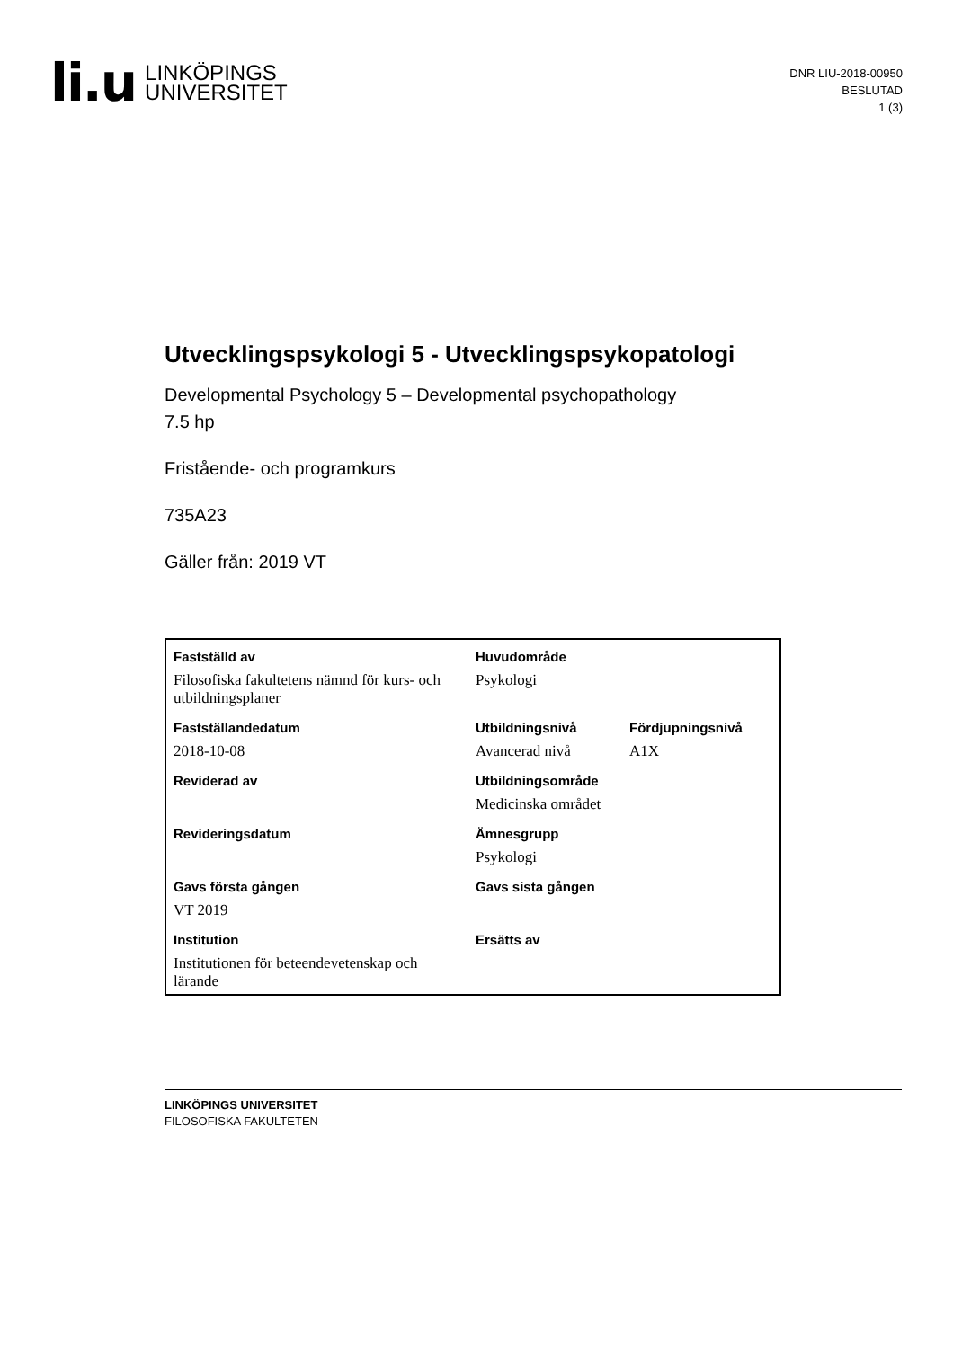li.u
LINKÖPINGS
UNIVERSITET
DNR LIU-2018-00950
BESLUTAD
1 (3)
Utvecklingspsykologi 5 - Utvecklingspsykopatologi
Developmental Psychology 5 – Developmental psychopathology
7.5 hp
Fristående- och programkurs
735A23
Gäller från: 2019 VT
| Fastställd av | Huvudområde | |
| Filosofiska fakultetens nämnd för kurs- och utbildningsplaner | Psykologi | |
| Fastställandedatum | Utbildningsnivå | Fördjupningsnivå |
| 2018-10-08 | Avancerad nivå | A1X |
| Reviderad av | Utbildningsområde | |
| | Medicinska området | |
| Revideringsdatum | Ämnesgrupp | |
| | Psykologi | |
| Gavs första gången | Gavs sista gången | |
| VT 2019 | | |
| Institution | Ersätts av | |
| Institutionen för beteendevetenskap och lärande | | |
LINKÖPINGS UNIVERSITET
FILOSOFISKA FAKULTETEN